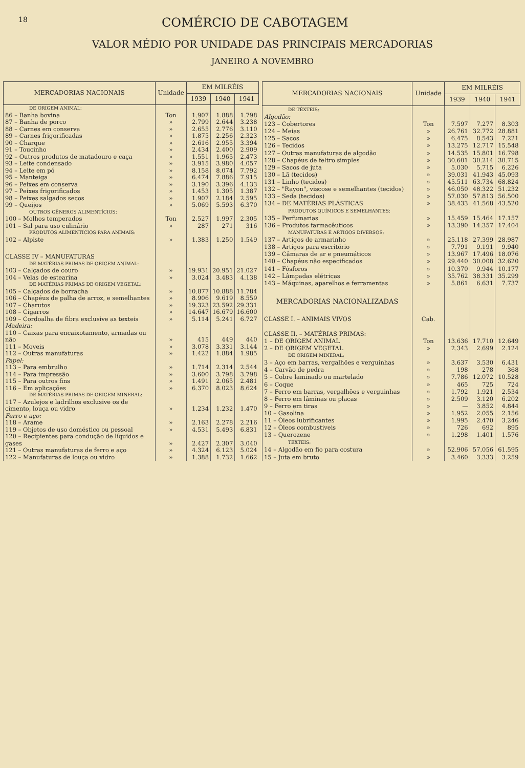18 COMÉRCIO DE CABOTAGEM
VALOR MÉDIO POR UNIDADE DAS PRINCIPAIS MERCADORIAS
JANEIRO A NOVEMBRO
| MERCADORIAS NACIONAIS | Unidade | EM MILRÉIS | | |
| --- | --- | --- | --- | --- |
| | | 1939 | 1940 | 1941 |
| DE ORIGEM ANIMAL: | | | | |
| 86 – Banha bovina | Ton | 1.907 | 1.888 | 1.798 |
| 87 – Banha de porco | » | 2.799 | 2.644 | 3.238 |
| 88 – Carnes em conserva | » | 2.655 | 2.776 | 3.110 |
| 89 – Carnes frigorificadas | » | 1.875 | 2.256 | 2.323 |
| 90 – Charque | » | 2.616 | 2.955 | 3.394 |
| 91 – Toucinho | » | 2.434 | 2.400 | 2.909 |
| 92 – Outros produtos de matadouro e caça | » | 1.551 | 1.965 | 2.473 |
| 93 – Leite condensado | » | 3.915 | 3.980 | 4.057 |
| 94 – Leite em pó | » | 8.158 | 8.074 | 7.792 |
| 95 – Manteiga | » | 6.474 | 7.886 | 7.915 |
| 96 – Peixes em conserva | » | 3.190 | 3.396 | 4.133 |
| 97 – Peixes frigorificados | » | 1.453 | 1.305 | 1.387 |
| 98 – Peixes salgados secos | » | 1.907 | 2.184 | 2.595 |
| 99 – Queijos | » | 5.069 | 5.593 | 6.370 |
| OUTROS GÊNEROS ALIMENTÍCIOS: | | | | |
| 100 – Molhos temperados | Ton | 2.527 | 1.997 | 2.305 |
| 101 – Sal para uso culinário | » | 287 | 271 | 316 |
| PRODUTOS ALIMENTÍCIOS PARA ANIMAIS: | | | | |
| 102 – Alpiste | » | 1.383 | 1.250 | 1.549 |
| CLASSE IV – MANUFATURAS | | | | |
| DE MATÉRIAS PRIMAS DE ORIGEM ANIMAL: | | | | |
| 103 – Calçados de couro | » | 19.931 | 20.951 | 21.027 |
| 104 – Velas de estearina | » | 3.024 | 3.483 | 4.138 |
| DE MATÉRIAS PRIMAS DE ORIGEM VEGETAL: | | | | |
| 105 – Calçados de borracha | » | 10.877 | 10.888 | 11.784 |
| 106 – Chapéus de palha de arroz, e semelhantes | » | 8.906 | 9.619 | 8.559 |
| 107 – Charutos | » | 19.323 | 23.592 | 29.331 |
| 108 – Cigarros | » | 14.647 | 16.679 | 16.600 |
| 109 – Cordoalha de fibra exclusive as texteis | » | 5.114 | 5.241 | 6.727 |
| Madeira: | | | | |
| 110 – Caixas para encaixotamento, armadas ou não | » | 415 | 449 | 440 |
| 111 – Moveis | » | 3.078 | 3.331 | 3.144 |
| 112 – Outras manufaturas | » | 1.422 | 1.884 | 1.985 |
| Papel: | | | | |
| 113 – Para embrulho | » | 1.714 | 2.314 | 2.544 |
| 114 – Para impressão | » | 3.600 | 3.798 | 3.798 |
| 115 – Para outros fins | » | 1.491 | 2.065 | 2.481 |
| 116 – Em aplicações | » | 6.370 | 8.023 | 8.624 |
| DE MATÉRIAS PRIMAS DE ORIGEM MINERAL: | | | | |
| 117 – Azulejos e ladrilhos exclusive os de cimento, louça ou vidro | » | 1.234 | 1.232 | 1.470 |
| Ferro e aço: | | | | |
| 118 – Arame | » | 2.163 | 2.278 | 2.216 |
| 119 – Objetos de uso doméstico ou pessoal | » | 4.531 | 5.493 | 6.831 |
| 120 – Recipientes para condução de líquidos e gases | » | 2.427 | 2.307 | 3.040 |
| 121 – Outras manufaturas de ferro e aço | » | 4.324 | 6.123 | 5.024 |
| 122 – Manufaturas de louça ou vidro | » | 1.388 | 1.732 | 1.662 |
| MERCADORIAS NACIONAIS | Unidade | EM MILRÉIS | | |
| --- | --- | --- | --- | --- |
| | | 1939 | 1940 | 1941 |
| DE TÉXTEIS: | | | | |
| Algodão: | | | | |
| 123 – Cobertores | Ton | 7.597 | 7.277 | 8.303 |
| 124 – Meias | » | 26.761 | 32.772 | 28.881 |
| 125 – Sacos | » | 6.475 | 8.543 | 7.221 |
| 126 – Tecidos | » | 13.275 | 12.717 | 15.548 |
| 127 – Outras manufaturas de algodão | » | 14.535 | 15.801 | 16.798 |
| 128 – Chapéus de feltro simples | » | 30.601 | 30.214 | 30.715 |
| 129 – Sacos de juta | » | 5.030 | 5.715 | 6.226 |
| 130 – Lã (tecidos) | » | 39.031 | 41.943 | 45.093 |
| 131 – Linho (tecidos) | » | 45.511 | 63.734 | 68.824 |
| 132 – "Rayon", viscose e semelhantes (tecidos) | » | 46.050 | 48.322 | 51.232 |
| 133 – Seda (tecidos) | » | 57.030 | 57.813 | 56.500 |
| 134 – DE MATÉRIAS PLÁSTICAS | » | 38.433 | 41.568 | 43.520 |
| PRODUTOS QUÍMICOS E SEMELHANTES: | | | | |
| 135 – Perfumarias | » | 15.459 | 15.464 | 17.157 |
| 136 – Produtos farmacêuticos | » | 13.390 | 14.357 | 17.404 |
| MANUFATURAS E ARTIGOS DIVERSOS: | | | | |
| 137 – Artigos de armarinho | » | 25.118 | 27.399 | 28.987 |
| 138 – Artigos para escritório | » | 7.791 | 9.191 | 9.940 |
| 139 – Câmaras de ar e pneumáticos | » | 13.967 | 17.496 | 18.076 |
| 140 – Chapéus não especificados | » | 29.440 | 30.008 | 32.620 |
| 141 – Fósforos | » | 10.370 | 9.944 | 10.177 |
| 142 – Lâmpadas elétricas | » | 35.762 | 38.331 | 35.299 |
| 143 – Máquinas, aparelhos e ferramentas | » | 5.861 | 6.631 | 7.737 |
| MERCADORIAS NACIONALIZADAS | | | | |
| CLASSE I. – ANIMAIS VIVOS | Cab. | | | |
| CLASSE II. – MATÉRIAS PRIMAS: | | | | |
| 1 – DE ORIGEM ANIMAL | Ton | 13.636 | 17.710 | 12.649 |
| 2 – DE ORIGEM VEGETAL | » | 2.343 | 2.699 | 2.124 |
| DE ORIGEM MINERAL: | | | | |
| 3 – Aço em barras, vergalhões e verguinhas | » | 3.637 | 3.530 | 6.431 |
| 4 – Carvão de pedra | » | 198 | 278 | 368 |
| 5 – Cobre laminado ou martelado | » | 7.786 | 12.072 | 10.528 |
| 6 – Coque | » | 465 | 725 | 724 |
| 7 – Ferro em barras, vergalhões e verguinhas | » | 1.792 | 1.921 | 2.534 |
| 8 – Ferro em lâminas ou placas | » | 2.509 | 3.120 | 6.202 |
| 9 – Ferro em tiras | » | — | 3.852 | 4.844 |
| 10 – Gasolina | » | 1.952 | 2.055 | 2.156 |
| 11 – Óleos lubrificantes | » | 1.995 | 2.470 | 3.246 |
| 12 – Óleos combustiveis | » | 726 | 692 | 895 |
| 13 – Querozene | » | 1.298 | 1.401 | 1.576 |
| TEXTEIS: | | | | |
| 14 – Algodão em fio para costura | » | 52.906 | 57.056 | 61.595 |
| 15 – Juta em bruto | » | 3.460 | 3.333 | 3.259 |